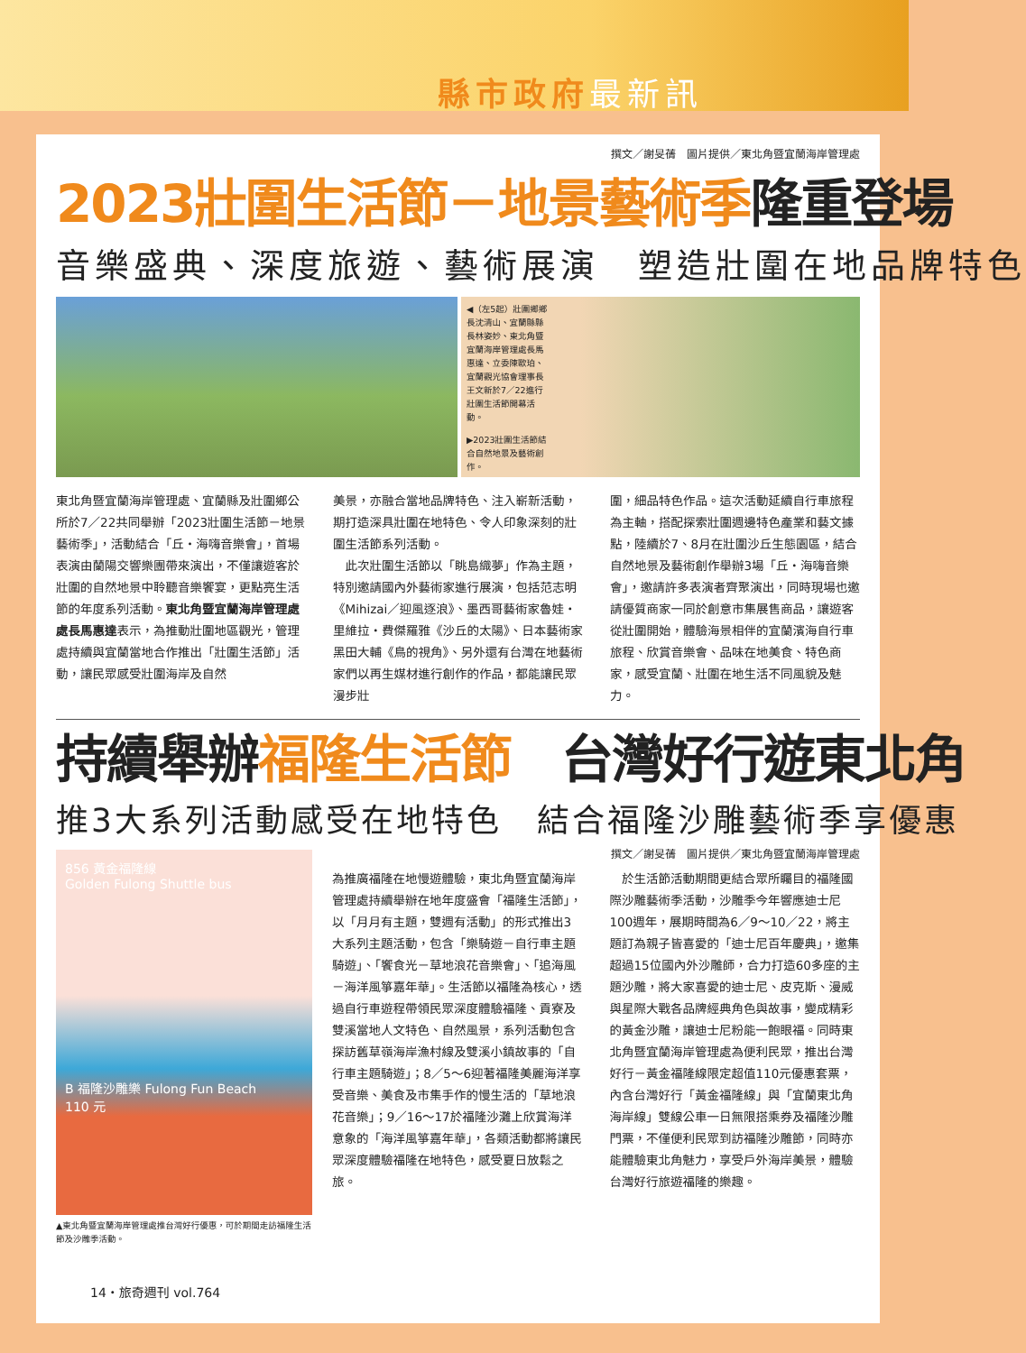縣市政府最新訊
撰文／謝旻蒨　圖片提供／東北角暨宜蘭海岸管理處
2023壯圍生活節－地景藝術季隆重登場
音樂盛典、深度旅遊、藝術展演　塑造壯圍在地品牌特色
◀（左5起）壯圍鄉鄉長沈清山、宜蘭縣縣長林姿妙、東北角暨宜蘭海岸管理處長馬惠達、立委陳歐珀、宜蘭觀光協會理事長王文新於7／22進行壯圍生活節開幕活動。
▶2023壯圍生活節結合自然地景及藝術創作。
東北角暨宜蘭海岸管理處、宜蘭縣及壯圍鄉公所於7／22共同舉辦「2023壯圍生活節－地景藝術季」，活動結合「丘・海嗨音樂會」，首場表演由蘭陽交響樂團帶來演出，不僅讓遊客於壯圍的自然地景中聆聽音樂饗宴，更點亮生活節的年度系列活動。東北角暨宜蘭海岸管理處處長馬惠達表示，為推動壯圍地區觀光，管理處持續與宜蘭當地合作推出「壯圍生活節」活動，讓民眾感受壯圍海岸及自然
美景，亦融合當地品牌特色、注入嶄新活動，期打造深具壯圍在地特色、令人印象深刻的壯圍生活節系列活動。
　此次壯圍生活節以「眺島織夢」作為主題，特別邀請國內外藝術家進行展演，包括范志明《Mihizai／迎風逐浪》、墨西哥藝術家魯娃・里維拉・費傑羅雅《沙丘的太陽》、日本藝術家黑田大輔《鳥的視角》、另外還有台灣在地藝術家們以再生媒材進行創作的作品，都能讓民眾漫步壯
圍，細品特色作品。這次活動延續自行車旅程為主軸，搭配探索壯圍週邊特色產業和藝文據點，陸續於7、8月在壯圍沙丘生態園區，結合自然地景及藝術創作舉辦3場「丘・海嗨音樂會」，邀請許多表演者齊聚演出，同時現場也邀請優質商家一同於創意市集展售商品，讓遊客從壯圍開始，體驗海景相伴的宜蘭濱海自行車旅程、欣賞音樂會、品味在地美食、特色商家，感受宜蘭、壯圍在地生活不同風貌及魅力。
持續舉辦 福隆生活節　台灣好行遊東北角
推3大系列活動感受在地特色　結合福隆沙雕藝術季享優惠
856 黃金福隆線
Golden Fulong Shuttle bus
B 福隆沙雕樂 Fulong Fun Beach
110 元
▲東北角暨宜蘭海岸管理處推台灣好行優惠，可於期間走訪福隆生活節及沙雕季活動。
撰文／謝旻蒨　圖片提供／東北角暨宜蘭海岸管理處
為推廣福隆在地慢遊體驗，東北角暨宜蘭海岸管理處持續舉辦在地年度盛會「福隆生活節」，以「月月有主題，雙週有活動」的形式推出3大系列主題活動，包含「樂騎遊－自行車主題騎遊」、「饗食光－草地浪花音樂會」、「追海風－海洋風箏嘉年華」。生活節以福隆為核心，透過自行車遊程帶領民眾深度體驗福隆、貢寮及雙溪當地人文特色、自然風景，系列活動包含探訪舊草嶺海岸漁村線及雙溪小鎮故事的「自行車主題騎遊」；8／5～6迎著福隆美麗海洋享受音樂、美食及市集手作的慢生活的「草地浪花音樂」；9／16～17於福隆沙灘上欣賞海洋意象的「海洋風箏嘉年華」，各類活動都將讓民眾深度體驗福隆在地特色，感受夏日放鬆之旅。
　於生活節活動期間更結合眾所矚目的福隆國際沙雕藝術季活動，沙雕季今年響應迪士尼100週年，展期時間為6／9～10／22，將主題訂為親子皆喜愛的「迪士尼百年慶典」，邀集超過15位國內外沙雕師，合力打造60多座的主題沙雕，將大家喜愛的迪士尼、皮克斯、漫威與星際大戰各品牌經典角色與故事，變成精彩的黃金沙雕，讓迪士尼粉能一飽眼福。同時東北角暨宜蘭海岸管理處為便利民眾，推出台灣好行－黃金福隆線限定超值110元優惠套票，內含台灣好行「黃金福隆線」與「宜蘭東北角海岸線」雙線公車一日無限搭乘券及福隆沙雕門票，不僅便利民眾到訪福隆沙雕節，同時亦能體驗東北角魅力，享受戶外海岸美景，體驗台灣好行旅遊福隆的樂趣。
14・旅奇週刊 vol.764